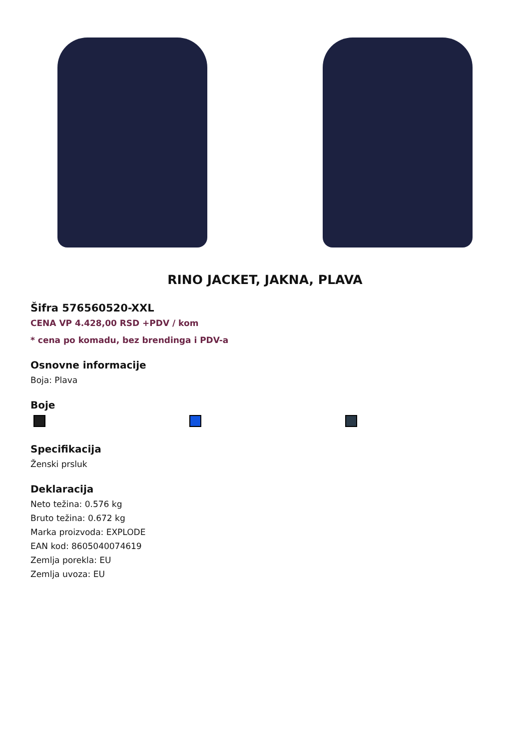RINO JACKET, JAKNA, PLAVA
Šifra 576560520-XXL
CENA VP 4.428,00 RSD +PDV / kom
* cena po komadu, bez brendinga i PDV-a
Osnovne informacije
Boja: Plava
Boje
Specifikacija
Ženski prsluk
Deklaracija
Neto težina: 0.576 kg
Bruto težina: 0.672 kg
Marka proizvoda: EXPLODE
EAN kod: 8605040074619
Zemlja porekla: EU
Zemlja uvoza: EU